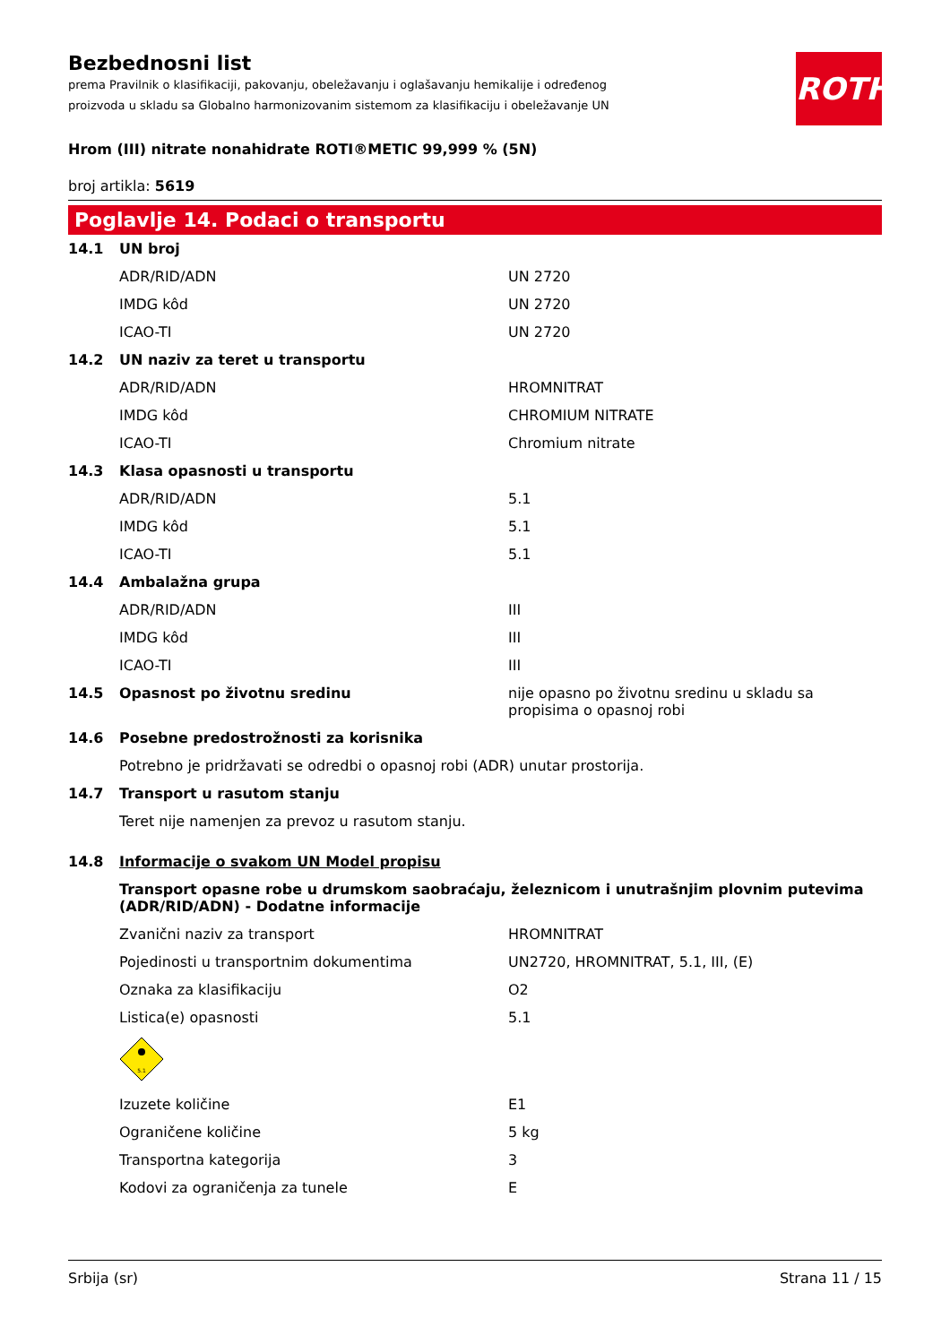ROTH
Bezbednosni list
prema Pravilnik o klasifikaciji, pakovanju, obeležavanju i oglašavanju hemikalije i određenog proizvoda u skladu sa Globalno harmonizovanim sistemom za klasifikaciju i obeležavanje UN
Hrom (III) nitrate nonahidrate ROTI®METIC 99,999 % (5N)
broj artikla: 5619
Poglavlje 14. Podaci o transportu
| 14.1 | UN broj | |
| | ADR/RID/ADN | UN 2720 |
| | IMDG kôd | UN 2720 |
| | ICAO-TI | UN 2720 |
| 14.2 | UN naziv za teret u transportu | |
| | ADR/RID/ADN | HROMNITRAT |
| | IMDG kôd | CHROMIUM NITRATE |
| | ICAO-TI | Chromium nitrate |
| 14.3 | Klasa opasnosti u transportu | |
| | ADR/RID/ADN | 5.1 |
| | IMDG kôd | 5.1 |
| | ICAO-TI | 5.1 |
| 14.4 | Ambalažna grupa | |
| | ADR/RID/ADN | III |
| | IMDG kôd | III |
| | ICAO-TI | III |
| 14.5 | Opasnost po životnu sredinu | nije opasno po životnu sredinu u skladu sa propisima o opasnoj robi |
| 14.6 | Posebne predostrožnosti za korisnika | |
| | Potrebno je pridržavati se odredbi o opasnoj robi (ADR) unutar prostorija. | |
| 14.7 | Transport u rasutom stanju | |
| | Teret nije namenjen za prevoz u rasutom stanju. | |
| 14.8 | Informacije o svakom UN Model propisu | |
| | Transport opasne robe u drumskom saobraćaju, železnicom i unutrašnjim plovnim putevima (ADR/RID/ADN) - Dodatne informacije | |
| | Zvanični naziv za transport | HROMNITRAT |
| | Pojedinosti u transportnim dokumentima | UN2720, HROMNITRAT, 5.1, III, (E) |
| | Oznaka za klasifikaciju | O2 |
| | Listica(e) opasnosti | 5.1 |
| | 5.1 | |
| | Izuzete količine | E1 |
| | Ograničene količine | 5 kg |
| | Transportna kategorija | 3 |
| | Kodovi za ograničenja za tunele | E |
Srbija (sr) Strana 11 / 15